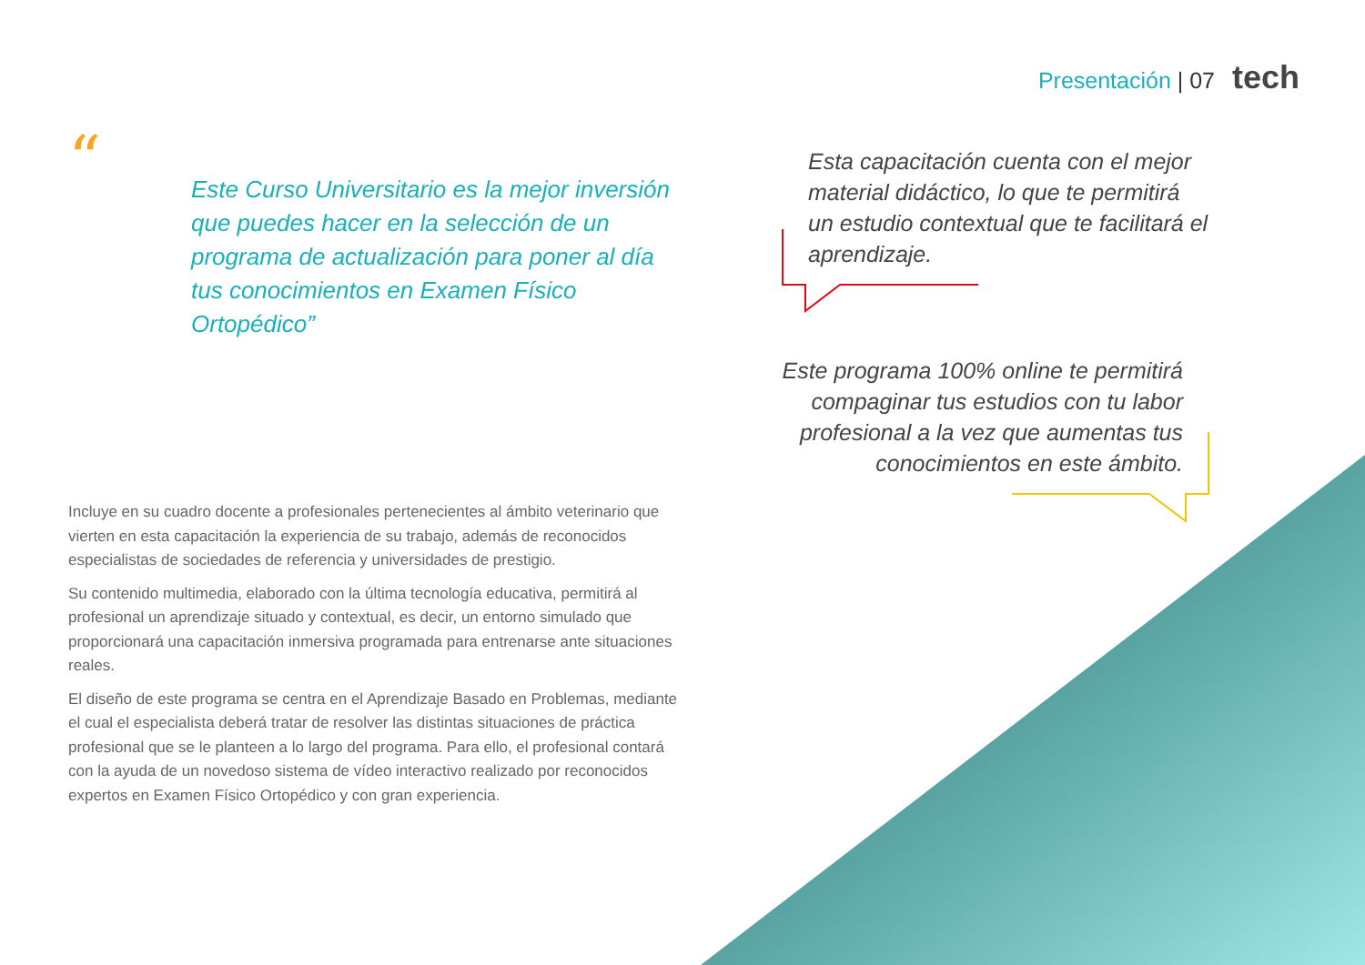Presentación | 07 tech
“
Este Curso Universitario es la mejor inversión que puedes hacer en la selección de un programa de actualización para poner al día tus conocimientos en Examen Físico Ortopédico”
Incluye en su cuadro docente a profesionales pertenecientes al ámbito veterinario que vierten en esta capacitación la experiencia de su trabajo, además de reconocidos especialistas de sociedades de referencia y universidades de prestigio.
Su contenido multimedia, elaborado con la última tecnología educativa, permitirá al profesional un aprendizaje situado y contextual, es decir, un entorno simulado que proporcionará una capacitación inmersiva programada para entrenarse ante situaciones reales.
El diseño de este programa se centra en el Aprendizaje Basado en Problemas, mediante el cual el especialista deberá tratar de resolver las distintas situaciones de práctica profesional que se le planteen a lo largo del programa. Para ello, el profesional contará con la ayuda de un novedoso sistema de vídeo interactivo realizado por reconocidos expertos en Examen Físico Ortopédico y con gran experiencia.
Esta capacitación cuenta con el mejor material didáctico, lo que te permitirá un estudio contextual que te facilitará el aprendizaje.
Este programa 100% online te permitirá compaginar tus estudios con tu labor profesional a la vez que aumentas tus conocimientos en este ámbito.